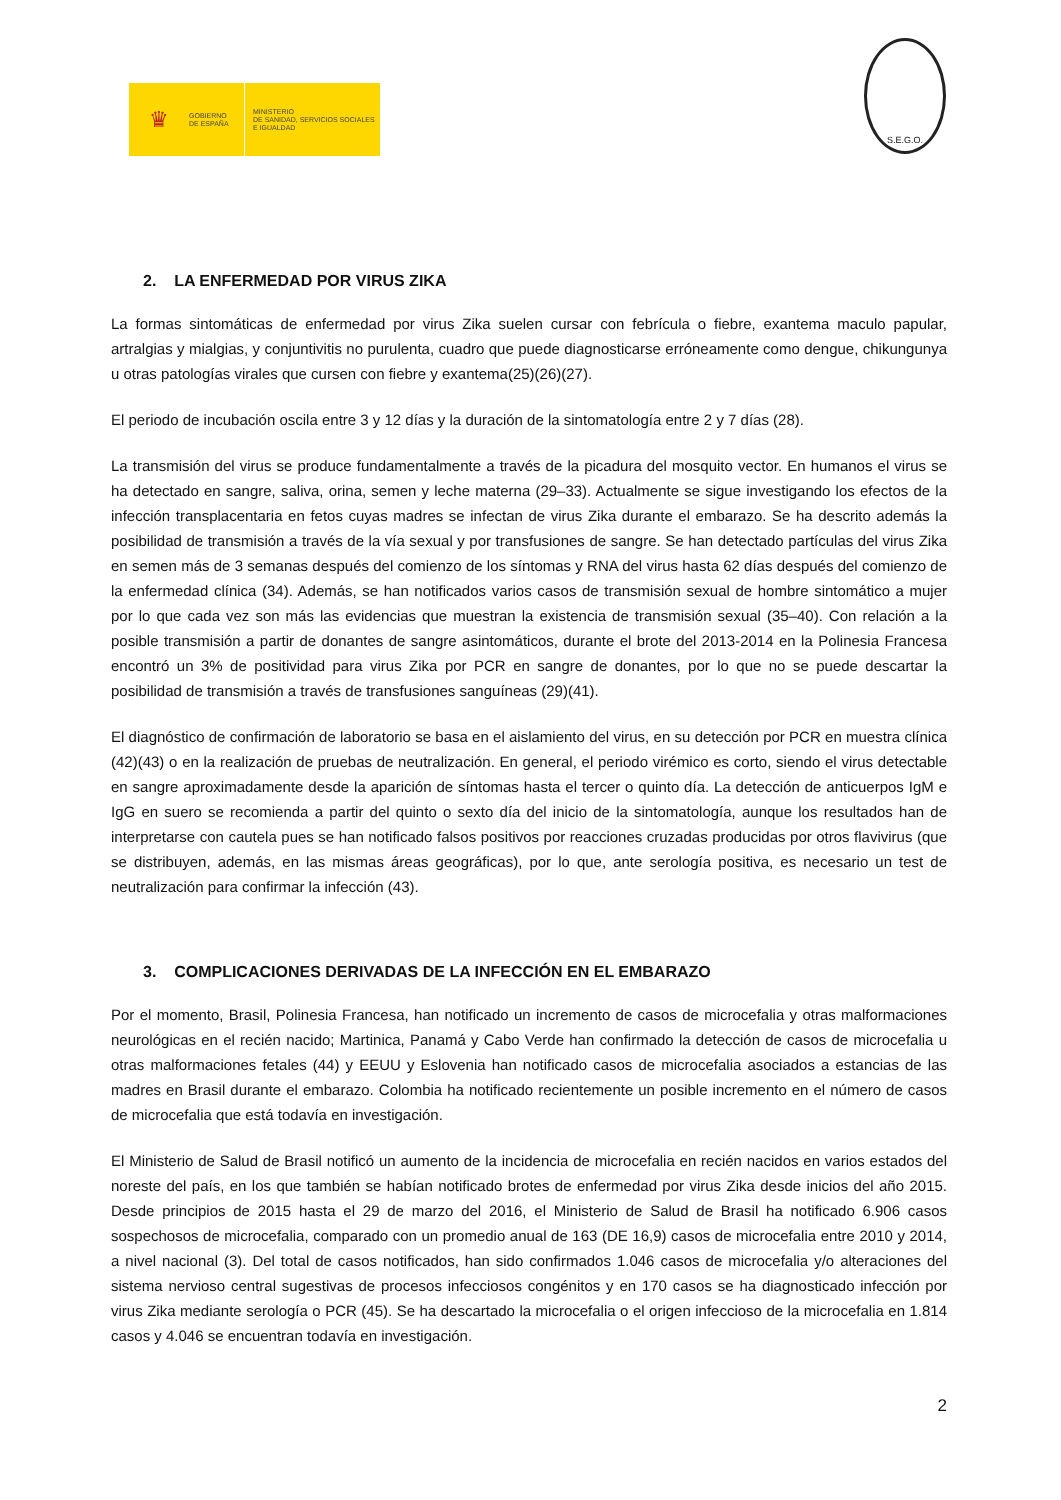♛
GOBIERNO
DE ESPAÑA
MINISTERIO
DE SANIDAD, SERVICIOS SOCIALES
E IGUALDAD
S.E.G.O.
2. LA ENFERMEDAD POR VIRUS ZIKA
La formas sintomáticas de enfermedad por virus Zika suelen cursar con febrícula o fiebre, exantema maculo papular, artralgias y mialgias, y conjuntivitis no purulenta, cuadro que puede diagnosticarse erróneamente como dengue, chikungunya u otras patologías virales que cursen con fiebre y exantema(25)(26)(27).
El periodo de incubación oscila entre 3 y 12 días y la duración de la sintomatología entre 2 y 7 días (28).
La transmisión del virus se produce fundamentalmente a través de la picadura del mosquito vector. En humanos el virus se ha detectado en sangre, saliva, orina, semen y leche materna (29–33). Actualmente se sigue investigando los efectos de la infección transplacentaria en fetos cuyas madres se infectan de virus Zika durante el embarazo. Se ha descrito además la posibilidad de transmisión a través de la vía sexual y por transfusiones de sangre. Se han detectado partículas del virus Zika en semen más de 3 semanas después del comienzo de los síntomas y RNA del virus hasta 62 días después del comienzo de la enfermedad clínica (34). Además, se han notificados varios casos de transmisión sexual de hombre sintomático a mujer por lo que cada vez son más las evidencias que muestran la existencia de transmisión sexual (35–40). Con relación a la posible transmisión a partir de donantes de sangre asintomáticos, durante el brote del 2013-2014 en la Polinesia Francesa encontró un 3% de positividad para virus Zika por PCR en sangre de donantes, por lo que no se puede descartar la posibilidad de transmisión a través de transfusiones sanguíneas (29)(41).
El diagnóstico de confirmación de laboratorio se basa en el aislamiento del virus, en su detección por PCR en muestra clínica (42)(43) o en la realización de pruebas de neutralización. En general, el periodo virémico es corto, siendo el virus detectable en sangre aproximadamente desde la aparición de síntomas hasta el tercer o quinto día. La detección de anticuerpos IgM e IgG en suero se recomienda a partir del quinto o sexto día del inicio de la sintomatología, aunque los resultados han de interpretarse con cautela pues se han notificado falsos positivos por reacciones cruzadas producidas por otros flavivirus (que se distribuyen, además, en las mismas áreas geográficas), por lo que, ante serología positiva, es necesario un test de neutralización para confirmar la infección (43).
3. COMPLICACIONES DERIVADAS DE LA INFECCIÓN EN EL EMBARAZO
Por el momento, Brasil, Polinesia Francesa, han notificado un incremento de casos de microcefalia y otras malformaciones neurológicas en el recién nacido; Martinica, Panamá y Cabo Verde han confirmado la detección de casos de microcefalia u otras malformaciones fetales (44) y EEUU y Eslovenia han notificado casos de microcefalia asociados a estancias de las madres en Brasil durante el embarazo. Colombia ha notificado recientemente un posible incremento en el número de casos de microcefalia que está todavía en investigación.
El Ministerio de Salud de Brasil notificó un aumento de la incidencia de microcefalia en recién nacidos en varios estados del noreste del país, en los que también se habían notificado brotes de enfermedad por virus Zika desde inicios del año 2015. Desde principios de 2015 hasta el 29 de marzo del 2016, el Ministerio de Salud de Brasil ha notificado 6.906 casos sospechosos de microcefalia, comparado con un promedio anual de 163 (DE 16,9) casos de microcefalia entre 2010 y 2014, a nivel nacional (3). Del total de casos notificados, han sido confirmados 1.046 casos de microcefalia y/o alteraciones del sistema nervioso central sugestivas de procesos infecciosos congénitos y en 170 casos se ha diagnosticado infección por virus Zika mediante serología o PCR (45). Se ha descartado la microcefalia o el origen infeccioso de la microcefalia en 1.814 casos y 4.046 se encuentran todavía en investigación.
2